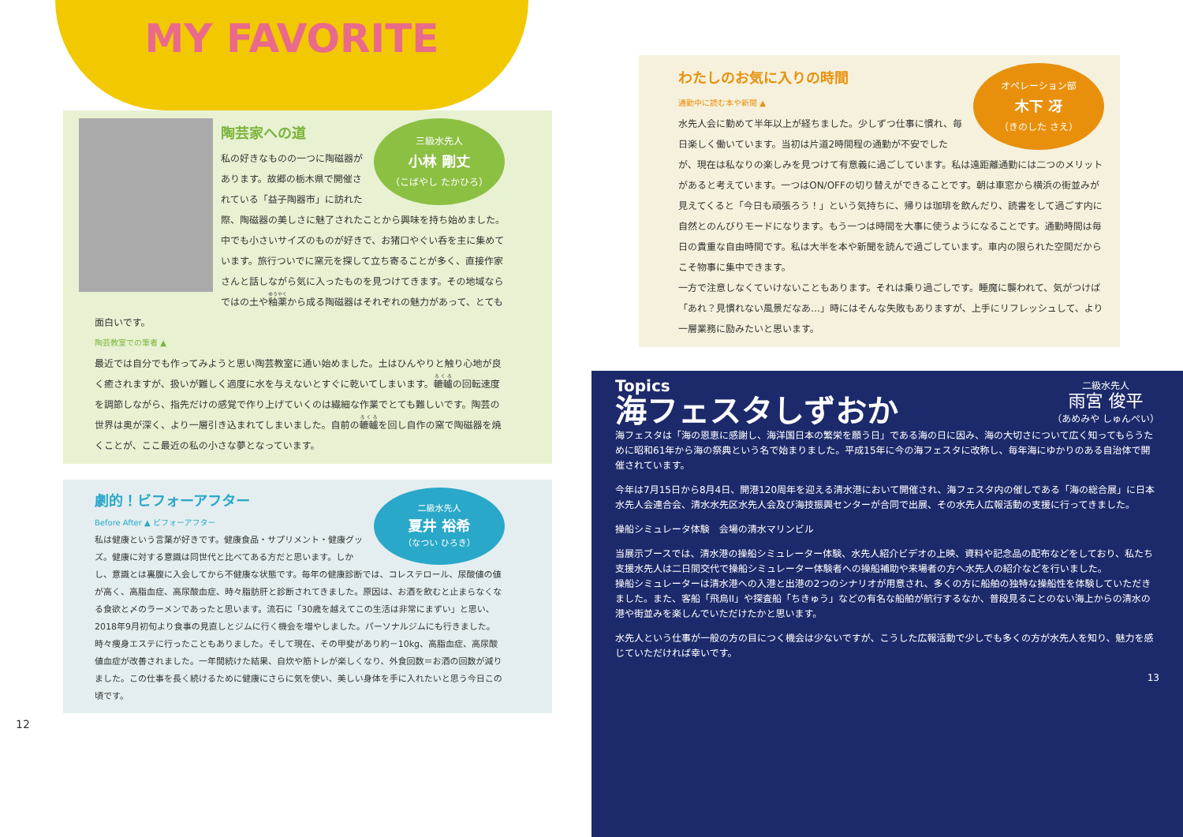MY FAVORITE
三級水先人
小林 剛丈
（こばやし たかひろ）
陶芸家への道
私の好きなものの一つに陶磁器があります。故郷の栃木県で開催されている「益子陶器市」に訪れた際、陶磁器の美しさに魅了されたことから興味を持ち始めました。中でも小さいサイズのものが好きで、お猪口やぐい呑を主に集めています。旅行ついでに窯元を探して立ち寄ることが多く、直接作家さんと話しながら気に入ったものを見つけてきます。その地域ならではの土や釉薬から成る陶磁器はそれぞれの魅力があって、とても面白いです。
陶芸教室での筆者 ▲
最近では自分でも作ってみようと思い陶芸教室に通い始めました。土はひんやりと触り心地が良く癒されますが、扱いが難しく適度に水を与えないとすぐに乾いてしまいます。轆轤の回転速度を調節しながら、指先だけの感覚で作り上げていくのは繊細な作業でとても難しいです。陶芸の世界は奥が深く、より一層引き込まれてしまいました。自前の轆轤を回し自作の窯で陶磁器を焼くことが、ここ最近の私の小さな夢となっています。
二級水先人
夏井 裕希
（なつい ひろき）
劇的！ビフォーアフター
Before After ▲ ビフォーアフター
私は健康という言葉が好きです。健康食品・サプリメント・健康グッズ。健康に対する意識は同世代と比べてある方だと思います。しかし、意識とは裏腹に入会してから不健康な状態です。毎年の健康診断では、コレステロール、尿酸値の値が高く、高脂血症、高尿酸血症、時々脂肪肝と診断されてきました。原因は、お酒を飲むと止まらなくなる食欲と〆のラーメンであったと思います。流石に「30歳を越えてこの生活は非常にまずい」と思い、2018年9月初旬より食事の見直しとジムに行く機会を増やしました。パーソナルジムにも行きました。時々痩身エステに行ったこともありました。そして現在、その甲斐があり約－10kg、高脂血症、高尿酸値血症が改善されました。一年間続けた結果、自炊や筋トレが楽しくなり、外食回数＝お酒の回数が減りました。この仕事を長く続けるために健康にさらに気を使い、美しい身体を手に入れたいと思う今日この頃です。
12
オペレーション部
木下 冴
（きのした さえ）
わたしのお気に入りの時間
通勤中に読む本や新聞 ▲
水先人会に勤めて半年以上が経ちました。少しずつ仕事に慣れ、毎日楽しく働いています。当初は片道2時間程の通勤が不安でしたが、現在は私なりの楽しみを見つけて有意義に過ごしています。私は遠距離通勤には二つのメリットがあると考えています。一つはON/OFFの切り替えができることです。朝は車窓から横浜の街並みが見えてくると「今日も頑張ろう！」という気持ちに、帰りは珈琲を飲んだり、読書をして過ごす内に自然とのんびりモードになります。もう一つは時間を大事に使うようになることです。通勤時間は毎日の貴重な自由時間です。私は大半を本や新聞を読んで過ごしています。車内の限られた空間だからこそ物事に集中できます。
一方で注意しなくていけないこともあります。それは乗り過ごしです。睡魔に襲われて、気がつけば「あれ？見慣れない風景だなあ…」時にはそんな失敗もありますが、上手にリフレッシュして、より一層業務に励みたいと思います。
二級水先人
雨宮 俊平
（あめみや しゅんぺい）
Topics
海フェスタしずおか
海フェスタは「海の恩恵に感謝し、海洋国日本の繁栄を願う日」である海の日に因み、海の大切さについて広く知ってもらうために昭和61年から海の祭典という名で始まりました。平成15年に今の海フェスタに改称し、毎年海にゆかりのある自治体で開催されています。
今年は7月15日から8月4日、開港120周年を迎える清水港において開催され、海フェスタ内の催しである「海の総合展」に日本水先人会連合会、清水水先区水先人会及び海技振興センターが合同で出展、その水先人広報活動の支援に行ってきました。
操船シミュレータ体験　会場の清水マリンビル
当展示ブースでは、清水港の操船シミュレーター体験、水先人紹介ビデオの上映、資料や記念品の配布などをしており、私たち支援水先人は二日間交代で操船シミュレーター体験者への操船補助や来場者の方へ水先人の紹介などを行いました。
操船シミュレーターは清水港への入港と出港の2つのシナリオが用意され、多くの方に船舶の独特な操船性を体験していただきました。また、客船「飛鳥II」や探査船「ちきゅう」などの有名な船舶が航行するなか、普段見ることのない海上からの清水の港や街並みを楽しんでいただけたかと思います。
水先人という仕事が一般の方の目につく機会は少ないですが、こうした広報活動で少しでも多くの方が水先人を知り、魅力を感じていただければ幸いです。
13